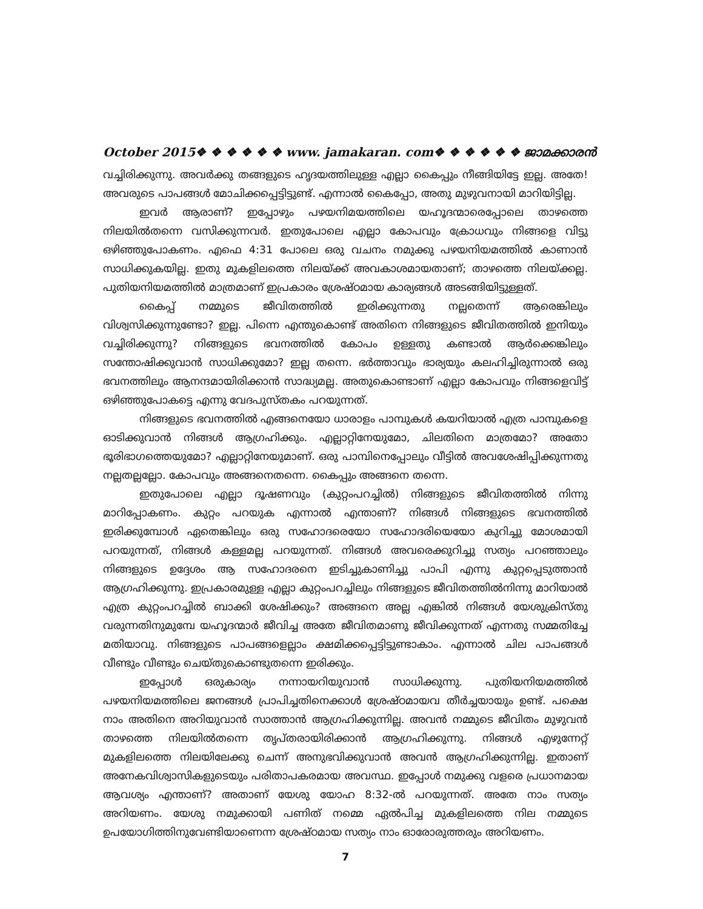October 2015❖ ❖ ❖ ❖ ❖ ❖ www. jamakaran. com❖ ❖ ❖ ❖ ❖ ❖ ജാമക്കാരൻ
വച്ചിരിക്കുന്നു. അവർക്കു തങ്ങളുടെ ഹൃദയത്തിലുള്ള എല്ലാ കൈപ്പും നീങ്ങിയിട്ടേ ഇല്ല. അതേ! അവരുടെ പാപങ്ങൾ മോചിക്കപ്പെട്ടിട്ടുണ്ട്. എന്നാൽ കൈപ്പോ, അതു മുഴുവനായി മാറിയിട്ടില്ല.
ഇവർ ആരാണ്? ഇപ്പോഴും പഴയനിമയത്തിലെ യഹൂദന്മാരെപ്പോലെ താഴത്തെ നിലയിൽതന്നെ വസിക്കുന്നവർ. ഇതുപോലെ എല്ലാ കോപവും ക്രോധവും നിങ്ങളെ വിട്ടു ഒഴിഞ്ഞുപോകണം. എഫെ 4:31 പോലെ ഒരു വചനം നമുക്കു പഴയനിയമത്തിൽ കാണാൻ സാധിക്കുകയില്ല. ഇതു മുകളിലത്തെ നിലയ്ക്ക് അവകാശമായതാണ്; താഴത്തെ നിലയ്ക്കല്ല. പുതിയനിയമത്തിൽ മാത്രമാണ് ഇപ്രകാരം ശ്രേഷ്ഠമായ കാര്യങ്ങൾ അടങ്ങിയിട്ടുള്ളത്.
കൈപ്പ് നമ്മുടെ ജീവിതത്തിൽ ഇരിക്കുന്നതു നല്ലതെന്ന് ആരെങ്കിലും വിശ്വസിക്കുന്നുണ്ടോ? ഇല്ല. പിന്നെ എന്തുകൊണ്ട് അതിനെ നിങ്ങളുടെ ജീവിതത്തിൽ ഇനിയും വച്ചിരിക്കുന്നു? നിങ്ങളുടെ ഭവനത്തിൽ കോപം ഉള്ളതു കണ്ടാൽ ആർക്കെങ്കിലും സന്തോഷിക്കുവാൻ സാധിക്കുമോ? ഇല്ല തന്നെ. ഭർത്താവും ഭാര്യയും കലഹിച്ചിരുന്നാൽ ഒരു ഭവനത്തിലും ആനന്ദമായിരിക്കാൻ സാദ്ധ്യമല്ല. അതുകൊണ്ടാണ് എല്ലാ കോപവും നിങ്ങളെവിട്ട് ഒഴിഞ്ഞുപോകട്ടെ എന്നു വേദപുസ്തകം പറയുന്നത്.
നിങ്ങളുടെ ഭവനത്തിൽ എങ്ങനെയോ ധാരാളം പാമ്പുകൾ കയറിയാൽ എത്ര പാമ്പുകളെ ഓടിക്കുവാൻ നിങ്ങൾ ആഗ്രഹിക്കും. എല്ലാറ്റിനേയുമോ, ചിലതിനെ മാത്രമോ? അതോ ഭൂരിഭാഗത്തെയുമോ? എല്ലാറ്റിനേയുമാണ്. ഒരു പാമ്പിനെപ്പോലും വീട്ടിൽ അവശേഷിപ്പിക്കുന്നതു നല്ലതല്ലല്ലോ. കോപവും അങ്ങനെതന്നെ. കൈപ്പും അങ്ങനെ തന്നെ.
ഇതുപോലെ എല്ലാ ദൂഷണവും (കുറ്റംപറച്ചിൽ) നിങ്ങളുടെ ജീവിതത്തിൽ നിന്നു മാറിപ്പോകണം. കുറ്റം പറയുക എന്നാൽ എന്താണ്? നിങ്ങൾ നിങ്ങളുടെ ഭവനത്തിൽ ഇരിക്കുമ്പോൾ ഏതെങ്കിലും ഒരു സഹോദരെയോ സഹോദരിയെയോ കുറിച്ചു മോശമായി പറയുന്നത്, നിങ്ങൾ കള്ളമല്ല പറയുന്നത്. നിങ്ങൾ അവരെക്കുറിച്ചു സത്യം പറഞ്ഞാലും നിങ്ങളുടെ ഉദ്ദേശം ആ സഹോദരനെ ഇടിച്ചുകാണിച്ചു പാപി എന്നു കുറ്റപ്പെടുത്താൻ ആഗ്രഹിക്കുന്നു. ഇപ്രകാരമുള്ള എല്ലാ കുറ്റംപറച്ചിലും നിങ്ങളുടെ ജീവിതത്തിൽനിന്നു മാറിയാൽ എത്ര കുറ്റംപറച്ചിൽ ബാക്കി ശേഷിക്കും? അങ്ങനെ അല്ല എങ്കിൽ നിങ്ങൾ യേശുക്രിസ്തു വരുന്നതിനുമുമ്പേ യഹൂദന്മാർ ജീവിച്ച അതേ ജീവിതമാണു ജീവിക്കുന്നത് എന്നതു സമ്മതിച്ചേ മതിയാവു. നിങ്ങളുടെ പാപങ്ങളെല്ലാം ക്ഷമിക്കപ്പെട്ടിട്ടുണ്ടാകാം. എന്നാൽ ചില പാപങ്ങൾ വീണ്ടും വീണ്ടും ചെയ്തുകൊണ്ടുതന്നെ ഇരിക്കും.
ഇപ്പോൾ ഒരുകാര്യം നന്നായറിയുവാൻ സാധിക്കുന്നു. പുതിയനിയമത്തിൽ പഴയനിയമത്തിലെ ജനങ്ങൾ പ്രാപിച്ചതിനെക്കാൾ ശ്രേഷ്ഠമായവ തീർച്ചയായും ഉണ്ട്. പക്ഷെ നാം അതിനെ അറിയുവാൻ സാത്താൻ ആഗ്രഹിക്കുന്നില്ല. അവൻ നമ്മുടെ ജീവിതം മുഴുവൻ താഴത്തെ നിലയിൽതന്നെ തൃപ്തരായിരിക്കാൻ ആഗ്രഹിക്കുന്നു. നിങ്ങൾ എഴുന്നേറ്റ് മുകളിലത്തെ നിലയിലേക്കു ചെന്ന് അനുഭവിക്കുവാൻ അവൻ ആഗ്രഹിക്കുന്നില്ല. ഇതാണ് അനേകവിശ്വാസികളുടെയും പരിതാപകരമായ അവസ്ഥ. ഇപ്പോൾ നമുക്കു വളരെ പ്രധാനമായ ആവശ്യം എന്താണ്? അതാണ് യേശു യോഹ 8:32-ൽ പറയുന്നത്. അതേ നാം സത്യം അറിയണം. യേശു നമുക്കായി പണിത് നമ്മെ ഏൽപിച്ച മുകളിലത്തെ നില നമ്മുടെ ഉപയോഗിത്തിനുവേണ്ടിയാണെന്ന ശ്രേഷ്ഠമായ സത്യം നാം ഓരോരുത്തരും അറിയണം.
7